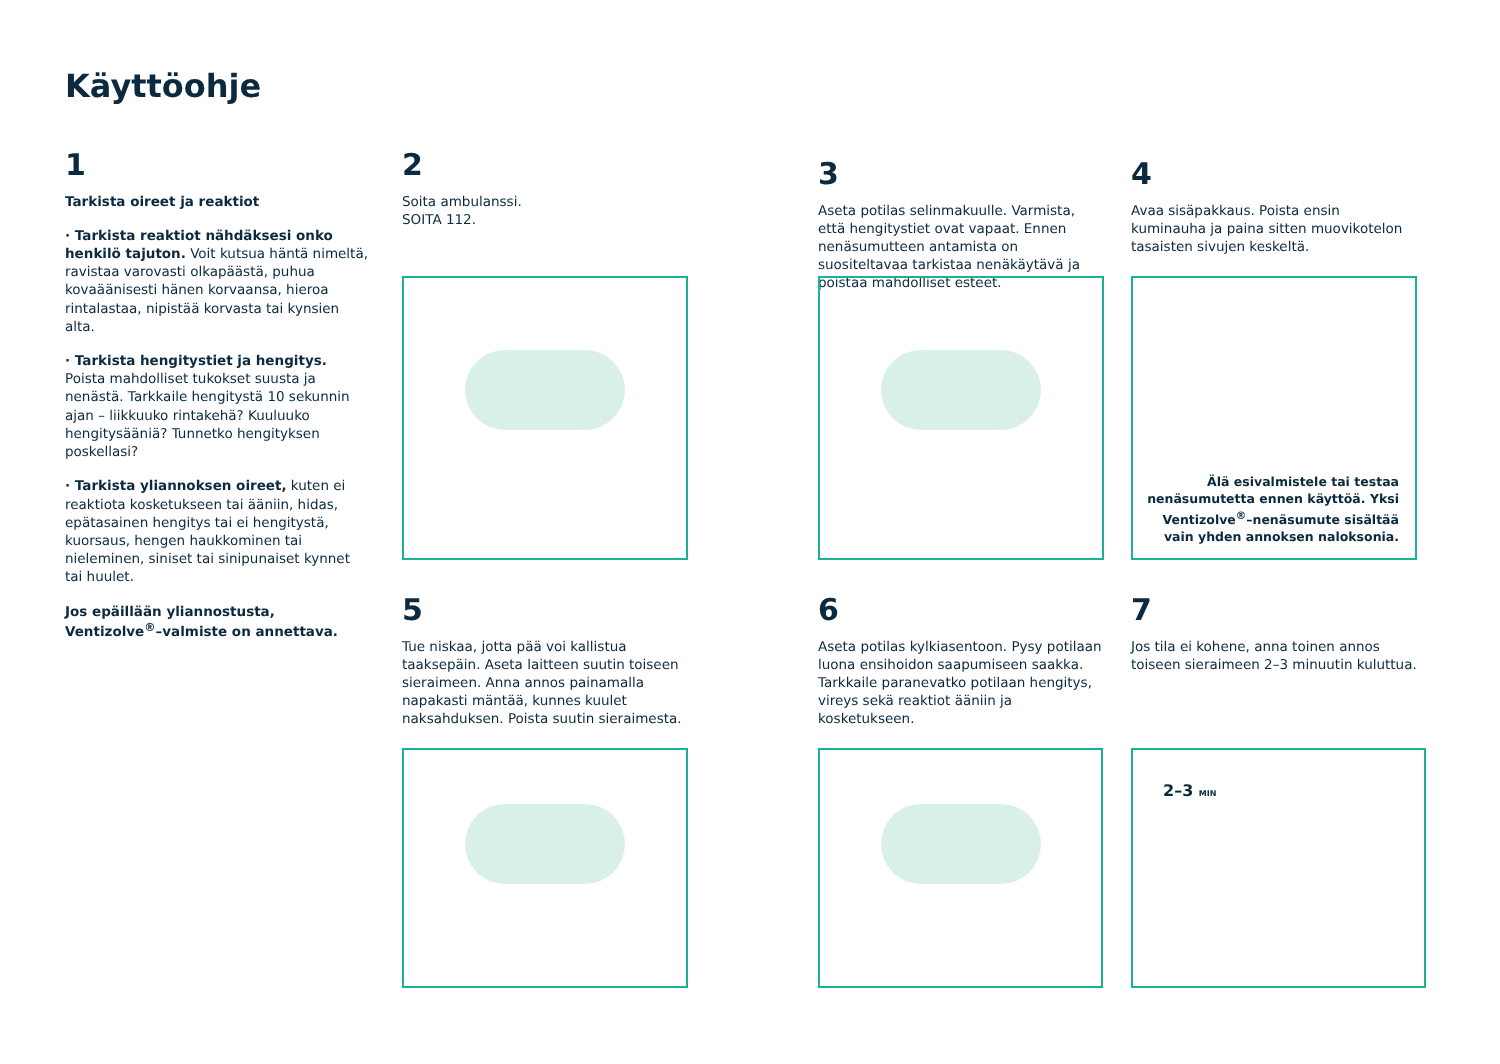Käyttöohje
1
Tarkista oireet ja reaktiot
· Tarkista reaktiot nähdäksesi onko henkilö tajuton. Voit kutsua häntä nimeltä, ravistaa varovasti olkapäästä, puhua kovaäänisesti hänen korvaansa, hieroa rintalastaa, nipistää korvasta tai kynsien alta.
· Tarkista hengitystiet ja hengitys. Poista mahdolliset tukokset suusta ja nenästä. Tarkkaile hengitystä 10 sekunnin ajan – liikkuuko rintakehä? Kuuluuko hengitysääniä? Tunnetko hengityksen poskellasi?
· Tarkista yliannoksen oireet, kuten ei reaktiota kosketukseen tai ääniin, hidas, epätasainen hengitys tai ei hengitystä, kuorsaus, hengen haukkominen tai nieleminen, siniset tai sinipunaiset kynnet tai huulet.
Jos epäillään yliannostusta, Ventizolve<sup>®</sup>–valmiste on annettava.
2
Soita ambulanssi.
SOITA 112.
3
Aseta potilas selinmakuulle. Varmista, että hengitystiet ovat vapaat. Ennen nenäsumutteen antamista on suositeltavaa tarkistaa nenäkäytävä ja poistaa mahdolliset esteet.
4
Avaa sisäpakkaus. Poista ensin kuminauha ja paina sitten muovikotelon tasaisten sivujen keskeltä.
Älä esivalmistele tai testaa nenäsumutetta ennen käyttöä. Yksi Ventizolve<sup>®</sup>–nenäsumute sisältää vain yhden annoksen naloksonia.
5
Tue niskaa, jotta pää voi kallistua taaksepäin. Aseta laitteen suutin toiseen sieraimeen. Anna annos painamalla napakasti mäntää, kunnes kuulet naksahduksen. Poista suutin sieraimesta.
6
Aseta potilas kylkiasentoon. Pysy potilaan luona ensihoidon saapumiseen saakka. Tarkkaile paranevatko potilaan hengitys, vireys sekä reaktiot ääniin ja kosketukseen.
7
Jos tila ei kohene, anna toinen annos toiseen sieraimeen 2–3 minuutin kuluttua.
2–3 MIN